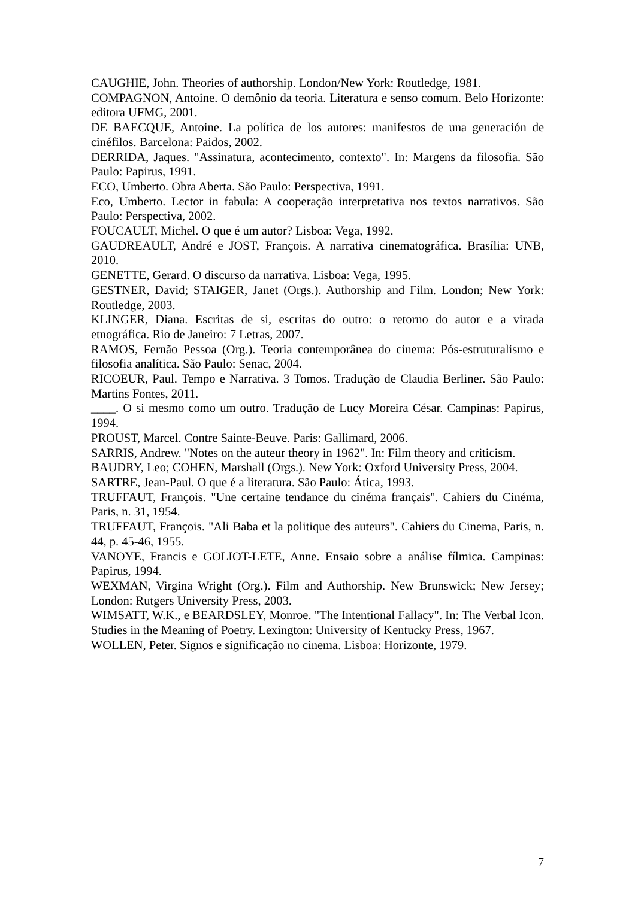CAUGHIE, John. Theories of authorship. London/New York: Routledge, 1981.
COMPAGNON, Antoine. O demônio da teoria. Literatura e senso comum. Belo Horizonte: editora UFMG, 2001.
DE BAECQUE, Antoine. La política de los autores: manifestos de una generación de cinéfilos. Barcelona: Paidos, 2002.
DERRIDA, Jaques. "Assinatura, acontecimento, contexto". In: Margens da filosofia. São Paulo: Papirus, 1991.
ECO, Umberto. Obra Aberta. São Paulo: Perspectiva, 1991.
Eco, Umberto. Lector in fabula: A cooperação interpretativa nos textos narrativos. São Paulo: Perspectiva, 2002.
FOUCAULT, Michel. O que é um autor? Lisboa: Vega, 1992.
GAUDREAULT, André e JOST, François. A narrativa cinematográfica. Brasília: UNB, 2010.
GENETTE, Gerard. O discurso da narrativa. Lisboa: Vega, 1995.
GESTNER, David; STAIGER, Janet (Orgs.). Authorship and Film. London; New York: Routledge, 2003.
KLINGER, Diana. Escritas de si, escritas do outro: o retorno do autor e a virada etnográfica. Rio de Janeiro: 7 Letras, 2007.
RAMOS, Fernão Pessoa (Org.). Teoria contemporânea do cinema: Pós-estruturalismo e filosofia analítica. São Paulo: Senac, 2004.
RICOEUR, Paul. Tempo e Narrativa. 3 Tomos. Tradução de Claudia Berliner. São Paulo: Martins Fontes, 2011.
____. O si mesmo como um outro. Tradução de Lucy Moreira César. Campinas: Papirus, 1994.
PROUST, Marcel. Contre Sainte-Beuve. Paris: Gallimard, 2006.
SARRIS, Andrew. "Notes on the auteur theory in 1962". In: Film theory and criticism.
BAUDRY, Leo; COHEN, Marshall (Orgs.). New York: Oxford University Press, 2004.
SARTRE, Jean-Paul. O que é a literatura. São Paulo: Ática, 1993.
TRUFFAUT, François. "Une certaine tendance du cinéma français". Cahiers du Cinéma, Paris, n. 31, 1954.
TRUFFAUT, François. "Ali Baba et la politique des auteurs". Cahiers du Cinema, Paris, n. 44, p. 45-46, 1955.
VANOYE, Francis e GOLIOT-LETE, Anne. Ensaio sobre a análise fílmica. Campinas: Papirus, 1994.
WEXMAN, Virgina Wright (Org.). Film and Authorship. New Brunswick; New Jersey; London: Rutgers University Press, 2003.
WIMSATT, W.K., e BEARDSLEY, Monroe. "The Intentional Fallacy". In: The Verbal Icon. Studies in the Meaning of Poetry. Lexington: University of Kentucky Press, 1967.
WOLLEN, Peter. Signos e significação no cinema. Lisboa: Horizonte, 1979.
7